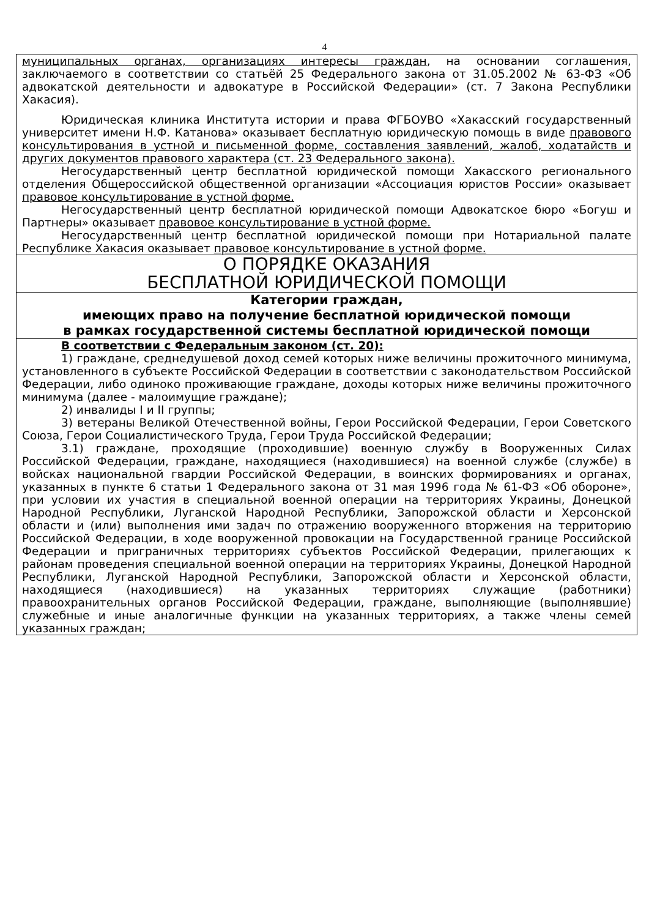4
муниципальных органах, организациях интересы граждан, на основании соглашения, заключаемого в соответствии со статьёй 25 Федерального закона от 31.05.2002 № 63-ФЗ «Об адвокатской деятельности и адвокатуре в Российской Федерации» (ст. 7 Закона Республики Хакасия).
Юридическая клиника Института истории и права ФГБОУВО «Хакасский государственный университет имени Н.Ф. Катанова» оказывает бесплатную юридическую помощь в виде правового консультирования в устной и письменной форме, составления заявлений, жалоб, ходатайств и других документов правового характера (ст. 23 Федерального закона).
Негосударственный центр бесплатной юридической помощи Хакасского регионального отделения Общероссийской общественной организации «Ассоциация юристов России» оказывает правовое консультирование в устной форме.
Негосударственный центр бесплатной юридической помощи Адвокатское бюро «Богуш и Партнеры» оказывает правовое консультирование в устной форме.
Негосударственный центр бесплатной юридической помощи при Нотариальной палате Республике Хакасия оказывает правовое консультирование в устной форме.
О ПОРЯДКЕ ОКАЗАНИЯ
БЕСПЛАТНОЙ ЮРИДИЧЕСКОЙ ПОМОЩИ
Категории граждан,
имеющих право на получение бесплатной юридической помощи
в рамках государственной системы бесплатной юридической помощи
В соответствии с Федеральным законом (ст. 20):
1) граждане, среднедушевой доход семей которых ниже величины прожиточного минимума, установленного в субъекте Российской Федерации в соответствии с законодательством Российской Федерации, либо одиноко проживающие граждане, доходы которых ниже величины прожиточного минимума (далее - малоимущие граждане);
2) инвалиды I и II группы;
3) ветераны Великой Отечественной войны, Герои Российской Федерации, Герои Советского Союза, Герои Социалистического Труда, Герои Труда Российской Федерации;
3.1) граждане, проходящие (проходившие) военную службу в Вооруженных Силах Российской Федерации, граждане, находящиеся (находившиеся) на военной службе (службе) в войсках национальной гвардии Российской Федерации, в воинских формированиях и органах, указанных в пункте 6 статьи 1 Федерального закона от 31 мая 1996 года № 61-ФЗ «Об обороне», при условии их участия в специальной военной операции на территориях Украины, Донецкой Народной Республики, Луганской Народной Республики, Запорожской области и Херсонской области и (или) выполнения ими задач по отражению вооруженного вторжения на территорию Российской Федерации, в ходе вооруженной провокации на Государственной границе Российской Федерации и приграничных территориях субъектов Российской Федерации, прилегающих к районам проведения специальной военной операции на территориях Украины, Донецкой Народной Республики, Луганской Народной Республики, Запорожской области и Херсонской области, находящиеся (находившиеся) на указанных территориях служащие (работники) правоохранительных органов Российской Федерации, граждане, выполняющие (выполнявшие) служебные и иные аналогичные функции на указанных территориях, а также члены семей указанных граждан;